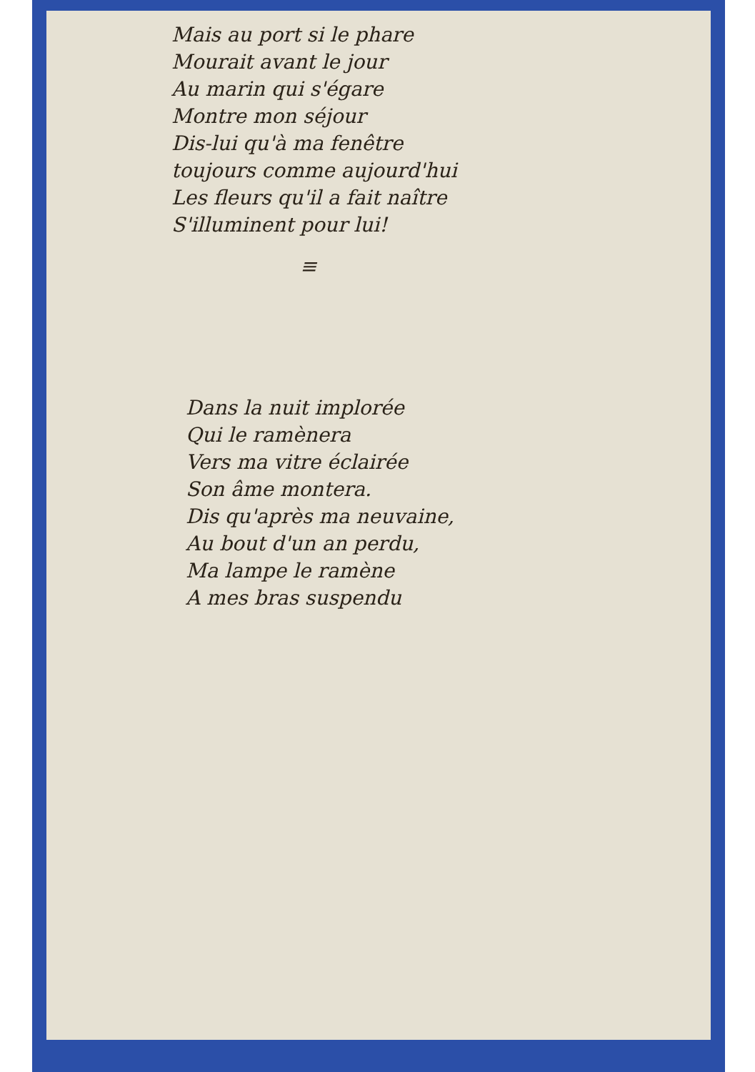Mais au port si le phare
Mourait avant le jour
Au marin qui s'égare
Montre mon séjour
Dis-lui qu'à ma fenêtre
toujours comme aujourd'hui
Les fleurs qu'il a fait naître
S'illuminent pour lui!
≡
Dans la nuit implorée
Qui le ramènera
Vers ma vitre éclairée
Son âme montera.
Dis qu'après ma neuvaine,
Au bout d'un an perdu,
Ma lampe le ramène
A mes bras suspendu